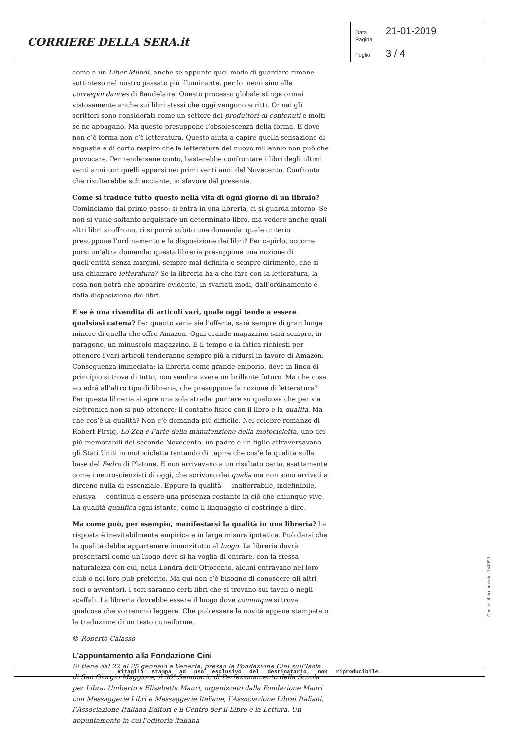CORRIERE DELLA SERA.it
Data 21-01-2019
Pagina
Foglio 3 / 4
come a un Liber Mundi, anche se appunto quel modo di guardare rimane sottinteso nel nostro passato più illuminante, per lo meno sino alle correspondances di Baudelaire. Questo processo globale stinge ormai vistosamente anche sui libri stessi che oggi vengono scritti. Ormai gli scrittori sono considerati come un settore dei produttori di contenuti e molti se ne appagano. Ma questo presuppone l’obsolescenza della forma. E dove non c’è forma non c’è letteratura. Questo aiuta a capire quella sensazione di angustia e di corto respiro che la letteratura del nuovo millennio non può che provocare. Per rendersene conto, basterebbe confrontare i libri degli ultimi venti anni con quelli apparsi nei primi venti anni del Novecento. Confronto che risulterebbe schiacciante, in sfavore del presente.
Come si traduce tutto questo nella vita di ogni giorno di un libraio?
Cominciamo dal primo passo: si entra in una libreria, ci si guarda intorno. Se non si vuole soltanto acquistare un determinato libro, ma vedere anche quali altri libri si offrono, ci si porrà subito una domanda: quale criterio presuppone l’ordinamento e la disposizione dei libri? Per capirlo, occorre porsi un’altra domanda: questa libreria presuppone una nozione di quell’entità senza margini, sempre mal definita e sempre dirimente, che si usa chiamare letteratura? Se la libreria ha a che fare con la letteratura, la cosa non potrà che apparire evidente, in svariati modi, dall’ordinamento e dalla disposizione dei libri.
E se è una rivendita di articoli vari, quale oggi tende a essere qualsiasi catena? Per quanto varia sia l’offerta, sarà sempre di gran lunga minore di quella che offre Amazon. Ogni grande magazzino sarà sempre, in paragone, un minuscolo magazzino. E il tempo e la fatica richiesti per ottenere i vari articoli tenderanno sempre più a ridursi in favore di Amazon. Conseguenza immediata: la libreria come grande emporio, dove in linea di principio si trova di tutto, non sembra avere un brillante futuro. Ma che cosa accadrà all’altro tipo di libreria, che presuppone la nozione di letteratura? Per questa libreria si apre una sola strada: puntare su qualcosa che per via elettronica non si può ottenere: il contatto fisico con il libro e la qualità. Ma che cos’è la qualità? Non c’è domanda più difficile. Nel celebre romanzo di Robert Pirsig, Lo Zen e l’arte della manutenzione della motocicletta, uno dei più memorabili del secondo Novecento, un padre e un figlio attraversavano gli Stati Uniti in motocicletta tentando di capire che cos’è la qualità sulla base del Fedro di Platone. E non arrivavano a un risultato certo, esattamente come i neuroscienziati di oggi, che scrivono dei qualia ma non sono arrivati a dircene nulla di essenziale. Eppure la qualità — inafferrabile, indefinibile, elusiva — continua a essere una presenza costante in ciò che chiunque vive. La qualità qualifica ogni istante, come il linguaggio ci costringe a dire.
Ma come può, per esempio, manifestarsi la qualità in una libreria? La risposta è inevitabilmente empirica e in larga misura ipotetica. Può darsi che la qualità debba appartenere innanzitutto al luogo. La libreria dovrà presentarsi come un luogo dove si ha voglia di entrare, con la stessa naturalezza con cui, nella Londra dell’Ottocento, alcuni entravano nel loro club o nel loro pub preferito. Ma qui non c’è bisogno di conoscere gli altri soci o avventori. I soci saranno certi libri che si trovano sui tavoli o negli scaffali. La libreria dovrebbe essere il luogo dove comunque si trova qualcosa che vorremmo leggere. Che può essere la novità appena stampata o la traduzione di un testo cuneiforme.
© Roberto Calasso
L’appuntamento alla Fondazione Cini
Si tiene dal 22 al 25 gennaio a Venezia, presso la Fondazione Cini sull’Isola di San Giorgio Maggiore, il 36° Seminario di Perfezionamento della Scuola per Librai Umberto e Elisabetta Mauri, organizzato dalla Fondazione Mauri con Messaggerie Libri e Messaggerie Italiane, l’Associazione Librai Italiani, l’Associazione Italiana Editori e il Centro per il Libro e la Lettura. Un appuntamento in cui l’editoria italiana
Ritaglio stampa ad uso esclusivo del destinatario, non riproducibile.
Codice abbonamento: 144099